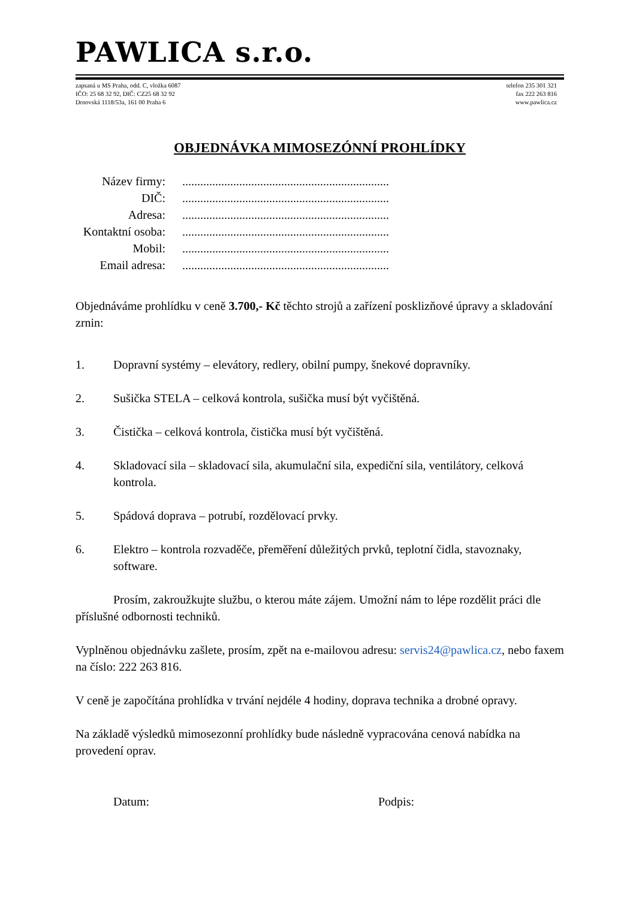PAWLICA s.r.o.
zapsaná u MS Praha, odd. C, vložka 6087
IČO: 25 68 32 92, DIČ: CZ25 68 32 92
Drnovská 1118/53a, 161 00 Praha 6
telefon 235 301 321
fax 222 263 816
www.pawlica.cz
OBJEDNÁVKA MIMOSEZÓNNÍ PROHLÍDKY
| Název firmy: | ..................................................................... |
| DIČ: | ..................................................................... |
| Adresa: | ..................................................................... |
| Kontaktní osoba: | ..................................................................... |
| Mobil: | ..................................................................... |
| Email adresa: | ..................................................................... |
Objednáváme prohlídku v ceně 3.700,- Kč těchto strojů a zařízení posklizňové úpravy a skladování zrnin:
1. Dopravní systémy – elevátory, redlery, obilní pumpy, šnekové dopravníky.
2. Sušička STELA – celková kontrola, sušička musí být vyčištěná.
3. Čistička – celková kontrola, čistička musí být vyčištěná.
4. Skladovací sila – skladovací sila, akumulační sila, expediční sila, ventilátory, celková kontrola.
5. Spádová doprava – potrubí, rozdělovací prvky.
6. Elektro – kontrola rozvaděče, přeměření důležitých prvků, teplotní čidla, stavoznaky, software.
Prosím, zakroužkujte službu, o kterou máte zájem. Umožní nám to lépe rozdělit práci dle příslušné odbornosti techniků.
Vyplněnou objednávku zašlete, prosím, zpět na e-mailovou adresu: servis24@pawlica.cz, nebo faxem na číslo: 222 263 816.
V ceně je započítána prohlídka v trvání nejdéle 4 hodiny, doprava technika a drobné opravy.
Na základě výsledků mimosezonní prohlídky bude následně vypracována cenová nabídka na provedení oprav.
Datum: Podpis: